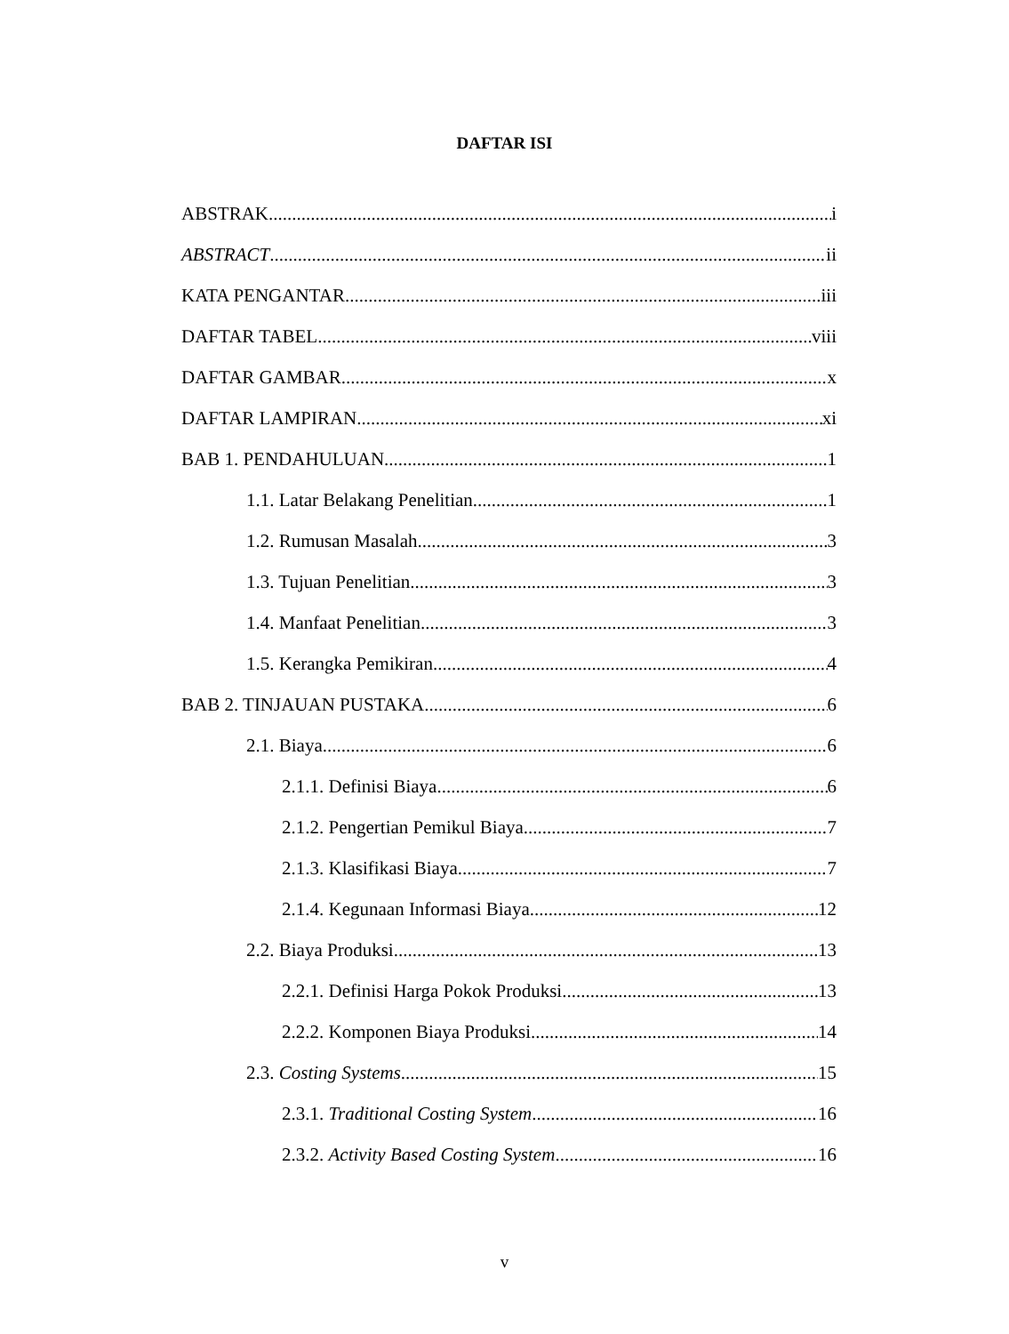DAFTAR ISI
ABSTRAK i
ABSTRACT ii
KATA PENGANTAR iii
DAFTAR TABEL viii
DAFTAR GAMBAR x
DAFTAR LAMPIRAN xi
BAB 1. PENDAHULUAN 1
1.1. Latar Belakang Penelitian 1
1.2. Rumusan Masalah 3
1.3. Tujuan Penelitian 3
1.4. Manfaat Penelitian 3
1.5. Kerangka Pemikiran 4
BAB 2. TINJAUAN PUSTAKA 6
2.1. Biaya 6
2.1.1. Definisi Biaya 6
2.1.2. Pengertian Pemikul Biaya 7
2.1.3. Klasifikasi Biaya 7
2.1.4. Kegunaan Informasi Biaya 12
2.2. Biaya Produksi 13
2.2.1. Definisi Harga Pokok Produksi 13
2.2.2. Komponen Biaya Produksi 14
2.3. Costing Systems 15
2.3.1. Traditional Costing System 16
2.3.2. Activity Based Costing System 16
v